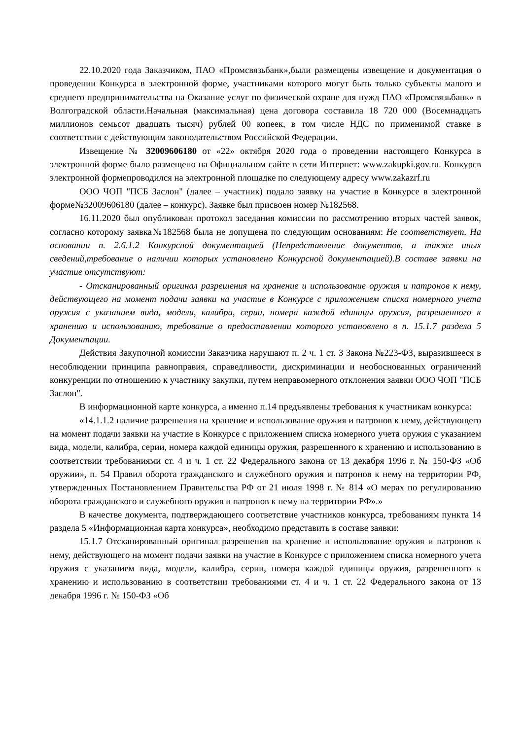22.10.2020 года Заказчиком, ПАО «Промсвязьбанк»,были размещены извещение и документация о проведении Конкурса в электронной форме, участниками которого могут быть только субъекты малого и среднего предпринимательства на Оказание услуг по физической охране для нужд ПАО «Промсвязьбанк» в Волгоградской области.Начальная (максимальная) цена договора составила 18 720 000 (Восемнадцать миллионов семьсот двадцать тысяч) рублей 00 копеек, в том числе НДС по применимой ставке в соответствии с действующим законодательством Российской Федерации.
Извещение № 32009606180 от «22» октября 2020 года о проведении настоящего Конкурса в электронной форме было размещено на Официальном сайте в сети Интернет: www.zakupki.gov.ru. Конкурсв электронной формепроводился на электронной площадке по следующему адресу www.zakazrf.ru
ООО ЧОП "ПСБ Заслон" (далее – участник) подало заявку на участие в Конкурсе в электронной форме№32009606180 (далее – конкурс). Заявке был присвоен номер №182568.
16.11.2020 был опубликован протокол заседания комиссии по рассмотрению вторых частей заявок, согласно которому заявка№182568 была не допущена по следующим основаниям: Не соответствует. На основании п. 2.6.1.2 Конкурсной документацией (Непредставление документов, а также иных сведений,требование о наличии которых установлено Конкурсной документацией).В составе заявки на участие отсутствуют:
- Отсканированный оригинал разрешения на хранение и использование оружия и патронов к нему, действующего на момент подачи заявки на участие в Конкурсе с приложением списка номерного учета оружия с указанием вида, модели, калибра, серии, номера каждой единицы оружия, разрешенного к хранению и использованию, требование о предоставлении которого установлено в п. 15.1.7 раздела 5 Документации.
Действия Закупочной комиссии Заказчика нарушают п. 2 ч. 1 ст. 3 Закона №223-ФЗ, выразившееся в несоблюдении принципа равноправия, справедливости, дискриминации и необоснованных ограничений конкуренции по отношению к участнику закупки, путем неправомерного отклонения заявки ООО ЧОП "ПСБ Заслон".
В информационной карте конкурса, а именно п.14 предъявлены требования к участникам конкурса:
«14.1.1.2 наличие разрешения на хранение и использование оружия и патронов к нему, действующего на момент подачи заявки на участие в Конкурсе с приложением списка номерного учета оружия с указанием вида, модели, калибра, серии, номера каждой единицы оружия, разрешенного к хранению и использованию в соответствии требованиями ст. 4 и ч. 1 ст. 22 Федерального закона от 13 декабря 1996 г. № 150-ФЗ «Об оружии», п. 54 Правил оборота гражданского и служебного оружия и патронов к нему на территории РФ, утвержденных Постановлением Правительства РФ от 21 июля 1998 г. № 814 «О мерах по регулированию оборота гражданского и служебного оружия и патронов к нему на территории РФ».»
В качестве документа, подтверждающего соответствие участников конкурса, требованиям пункта 14 раздела 5 «Информационная карта конкурса», необходимо представить в составе заявки:
15.1.7 Отсканированный оригинал разрешения на хранение и использование оружия и патронов к нему, действующего на момент подачи заявки на участие в Конкурсе с приложением списка номерного учета оружия с указанием вида, модели, калибра, серии, номера каждой единицы оружия, разрешенного к хранению и использованию в соответствии требованиями ст. 4 и ч. 1 ст. 22 Федерального закона от 13 декабря 1996 г. № 150-ФЗ «Об